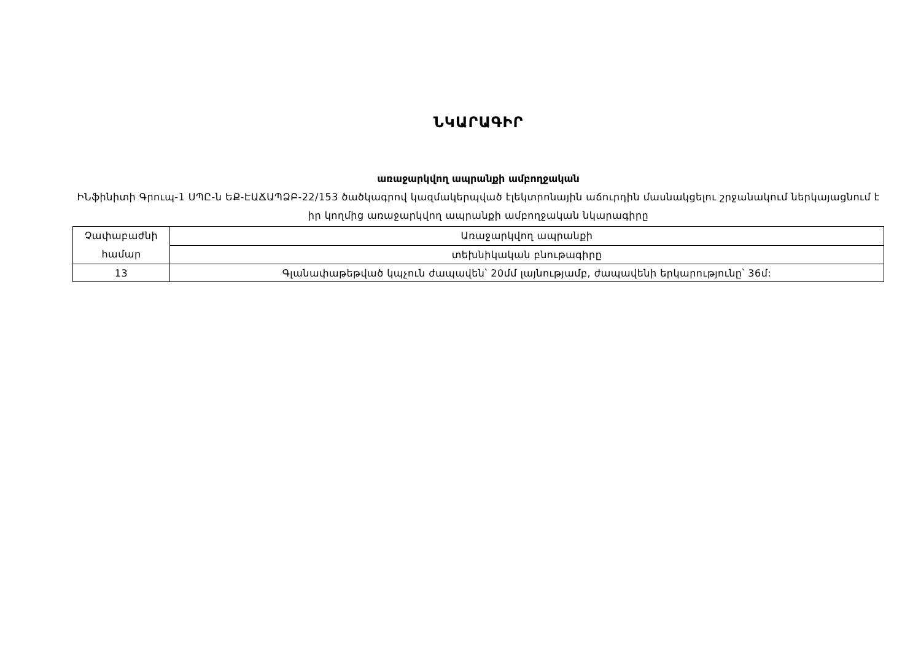ՆԿԱՐԱԳԻՐ
առաջարկվող ապրանքի ամբողջական
ԻՆֆինիտի Գրուպ-1 ՍՊԸ-ն ԵՔ-ԷԱՃԱՊՁԲ-22/153 ծածկագրով կազմակերպված էլեկտրոնային աճուրդին մասնակցելու շրջանակում ներկայացնում է իր կողմից առաջարկվող ապրանքի ամբողջական նկարագիրը
| Չափաբաժնի համար | Առաջարկվող ապրանքի |
| | տեխնիկական բնութագիրը |
| 13 | Գլանափաթեթված կպչուն ժապավեն՝ 20մմ լայնությամբ, ժապավենի երկարությունը՝ 36մ: |